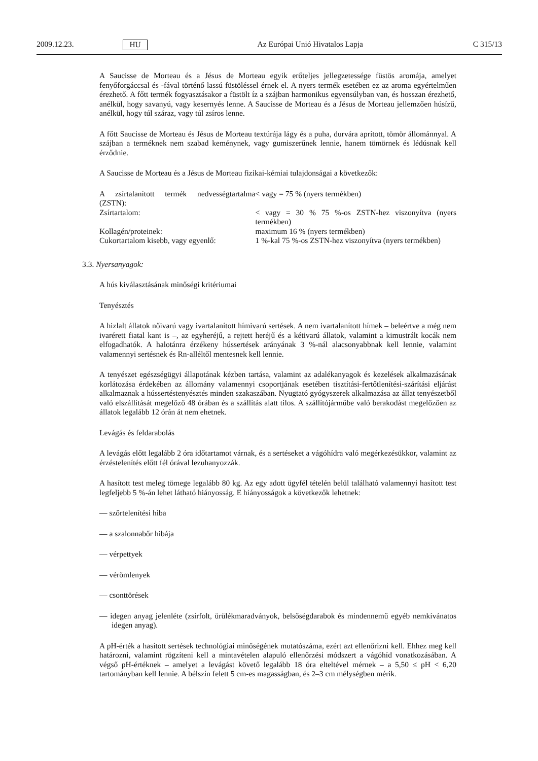2009.12.23. HU Az Európai Unió Hivatalos Lapja C 315/13
A Saucisse de Morteau és a Jésus de Morteau egyik erőteljes jellegzetessége füstös aromája, amelyet fenyőforgáccsal és -fával történő lassú füstöléssel érnek el. A nyers termék esetében ez az aroma egyértelműen érezhető. A főtt termék fogyasztásakor a füstölt íz a szájban harmonikus egyensúlyban van, és hosszan érezhető, anélkül, hogy savanyú, vagy kesernyés lenne. A Saucisse de Morteau és a Jésus de Morteau jellemzően húsízű, anélkül, hogy túl száraz, vagy túl zsíros lenne.
A főtt Saucisse de Morteau és Jésus de Morteau textúrája lágy és a puha, durvára aprított, tömör állománnyal. A szájban a terméknek nem szabad keménynek, vagy gumiszerűnek lennie, hanem tömörnek és lédúsnak kell érződnie.
A Saucisse de Morteau és a Jésus de Morteau fizikai-kémiai tulajdonságai a következők:
| A zsírtalanított termék nedvességtartalma (ZSTN): | < vagy = 75 % (nyers termékben) |
| Zsírtartalom: | < vagy = 30 % 75 %-os ZSTN-hez viszonyítva (nyers termékben) |
| Kollagén/proteinek: | maximum 16 % (nyers termékben) |
| Cukortartalom kisebb, vagy egyenlő: | 1 %-kal 75 %-os ZSTN-hez viszonyítva (nyers termékben) |
3.3. Nyersanyagok:
A hús kiválasztásának minőségi kritériumai
Tenyésztés
A hizlalt állatok nőivarú vagy ivartalanított hímivarú sertések. A nem ivartalanított hímek – beleértve a még nem ivarérett fiatal kant is –, az egyheréjű, a rejtett heréjű és a kétivarú állatok, valamint a kimustrált kocák nem elfogadhatók. A halotánra érzékeny hússertések arányának 3 %-nál alacsonyabbnak kell lennie, valamint valamennyi sertésnek és Rn-alléltől mentesnek kell lennie.
A tenyészet egészségügyi állapotának kézben tartása, valamint az adalékanyagok és kezelések alkalmazásának korlátozása érdekében az állomány valamennyi csoportjának esetében tisztítási-fertőtlenítési-szárítási eljárást alkalmaznak a hússertéstenyésztés minden szakaszában. Nyugtató gyógyszerek alkalmazása az állat tenyészetből való elszállítását megelőző 48 órában és a szállítás alatt tilos. A szállítójárműbe való berakodást megelőzően az állatok legalább 12 órán át nem ehetnek.
Levágás és feldarabolás
A levágás előtt legalább 2 óra időtartamot várnak, és a sertéseket a vágóhídra való megérkezésükkor, valamint az érzéstelenítés előtt fél órával lezuhanyozzák.
A hasított test meleg tömege legalább 80 kg. Az egy adott ügyfél tételén belül található valamennyi hasított test legfeljebb 5 %-án lehet látható hiányosság. E hiányosságok a következők lehetnek:
— szőrtelenítési hiba
— a szalonnabőr hibája
— vérpettyek
— vérömlenyek
— csonttörések
— idegen anyag jelenléte (zsírfolt, ürülékmaradványok, belsőségdarabok és mindennemű egyéb nemkívánatos idegen anyag).
A pH-érték a hasított sertések technológiai minőségének mutatószáma, ezért azt ellenőrizni kell. Ehhez meg kell határozni, valamint rögzíteni kell a mintavételen alapuló ellenőrzési módszert a vágóhíd vonatkozásában. A végső pH-értéknek – amelyet a levágást követő legalább 18 óra elteltével mérnek – a 5,50 ≤ pH < 6,20 tartományban kell lennie. A bélszín felett 5 cm-es magasságban, és 2–3 cm mélységben mérik.